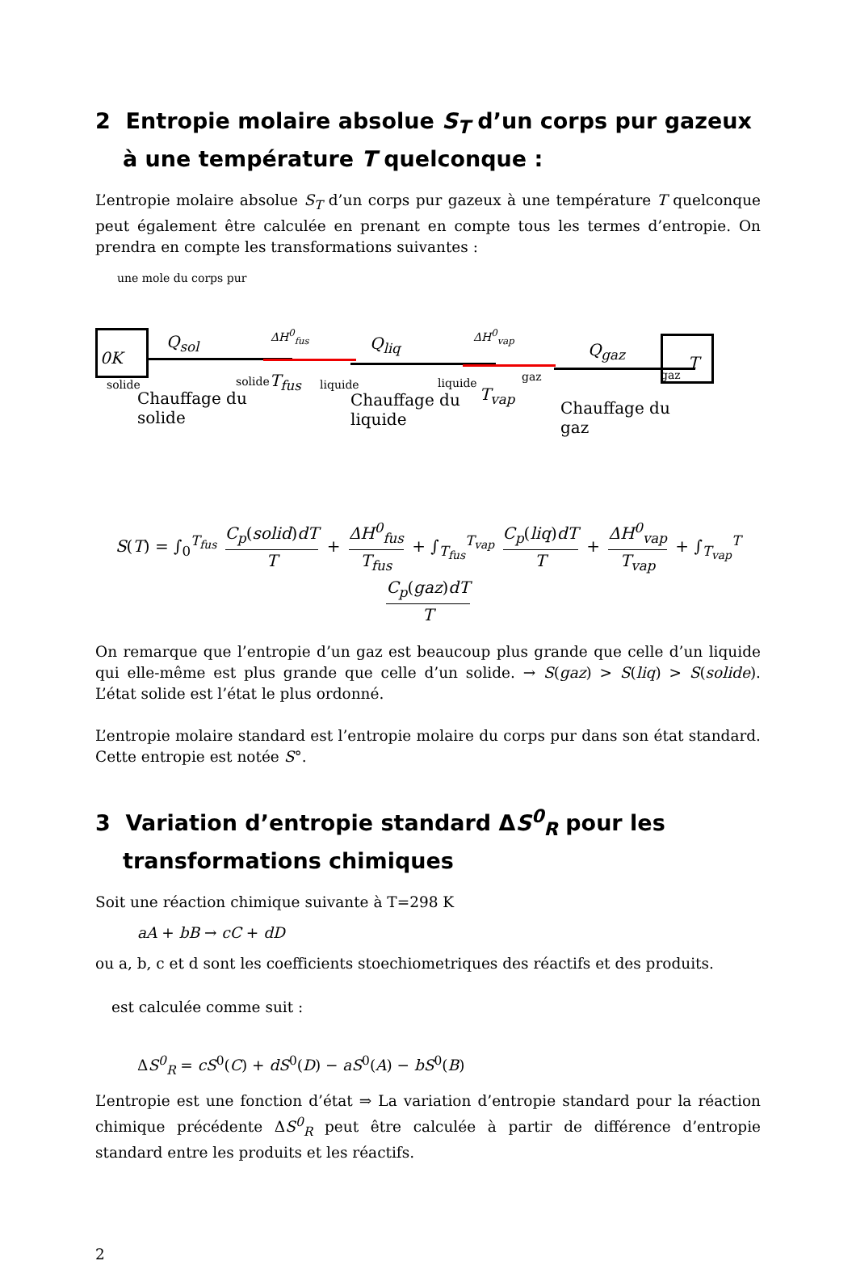2 Entropie molaire absolue S<sub>T</sub> d’un corps pur gazeux à une température T quelconque :
L’entropie molaire absolue S<sub>T</sub> d’un corps pur gazeux à une température T quelconque peut également être calculée en prenant en compte tous les termes d’entropie. On prendra en compte les transformations suivantes :
une mole du corps pur
0K
solide
Q<sub>sol</sub>
solide
Chauffage du
solide
ΔH<sup>0</sup><sub>fus</sub>
T<sub>fus</sub> liquide
Q<sub>liq</sub>
liquide
Chauffage du
liquide
ΔH<sup>0</sup><sub>vap</sub>
gaz
T<sub>vap</sub>
Q<sub>gaz</sub>
Chauffage du
gaz
gaz T
S(T) = ∫<sub>0</sub><sup>T<sub>fus</sub></sup> C<sub>p</sub>(solid)dT T + ΔH<sup>0</sup><sub>fus</sub> T<sub>fus</sub> + ∫<sub>T<sub>fus</sub></sub><sup>T<sub>vap</sub></sup> C<sub>p</sub>(liq)dT T + ΔH<sup>0</sup><sub>vap</sub> T<sub>vap</sub> + ∫<sub>T<sub>vap</sub></sub><sup>T</sup> C<sub>p</sub>(gaz)dT T
On remarque que l’entropie d’un gaz est beaucoup plus grande que celle d’un liquide qui elle-même est plus grande que celle d’un solide. → S(gaz) > S(liq) > S(solide). L’état solide est l’état le plus ordonné.
L’entropie molaire standard est l’entropie molaire du corps pur dans son état standard. Cette entropie est notée S°.
3 Variation d’entropie standard ΔS<sup>0</sup><sub>R</sub> pour les transformations chimiques
Soit une réaction chimique suivante à T=298 K
aA + bB → cC + dD
ou a, b, c et d sont les coefficients stoechiometriques des réactifs et des produits.
est calculée comme suit :
ΔS<sup>0</sup><sub>R</sub> = cS<sup>0</sup>(C) + dS<sup>0</sup>(D) − aS<sup>0</sup>(A) − bS<sup>0</sup>(B)
L’entropie est une fonction d’état ⇒ La variation d’entropie standard pour la réaction chimique précédente ΔS<sup>0</sup><sub>R</sub> peut être calculée à partir de différence d’entropie standard entre les produits et les réactifs.
2